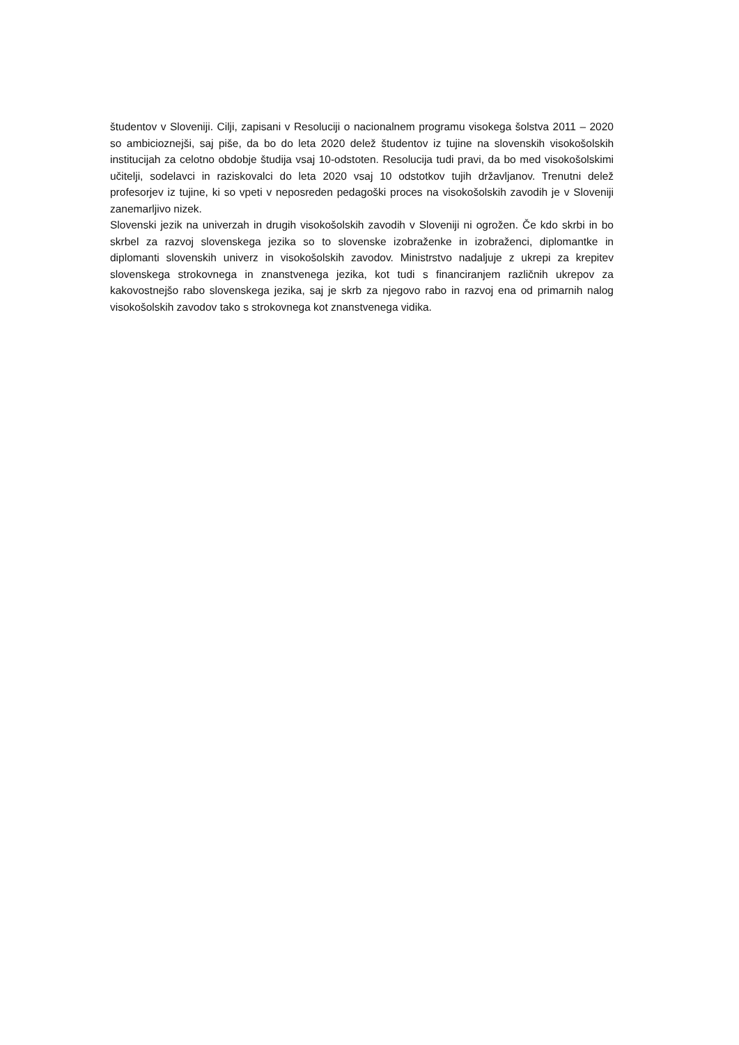študentov v Sloveniji. Cilji, zapisani v Resoluciji o nacionalnem programu visokega šolstva 2011 – 2020 so ambicioznejši, saj piše, da bo do leta 2020 delež študentov iz tujine na slovenskih visokošolskih institucijah za celotno obdobje študija vsaj 10-odstoten. Resolucija tudi pravi, da bo med visokošolskimi učitelji, sodelavci in raziskovalci do leta 2020 vsaj 10 odstotkov tujih državljanov. Trenutni delež profesorjev iz tujine, ki so vpeti v neposreden pedagoški proces na visokošolskih zavodih je v Sloveniji zanemarljivo nizek.
Slovenski jezik na univerzah in drugih visokošolskih zavodih v Sloveniji ni ogrožen. Če kdo skrbi in bo skrbel za razvoj slovenskega jezika so to slovenske izobraženke in izobraženci, diplomantke in diplomanti slovenskih univerz in visokošolskih zavodov. Ministrstvo nadaljuje z ukrepi za krepitev slovenskega strokovnega in znanstvenega jezika, kot tudi s financiranjem različnih ukrepov za kakovostnejšo rabo slovenskega jezika, saj je skrb za njegovo rabo in razvoj ena od primarnih nalog visokošolskih zavodov tako s strokovnega kot znanstvenega vidika.